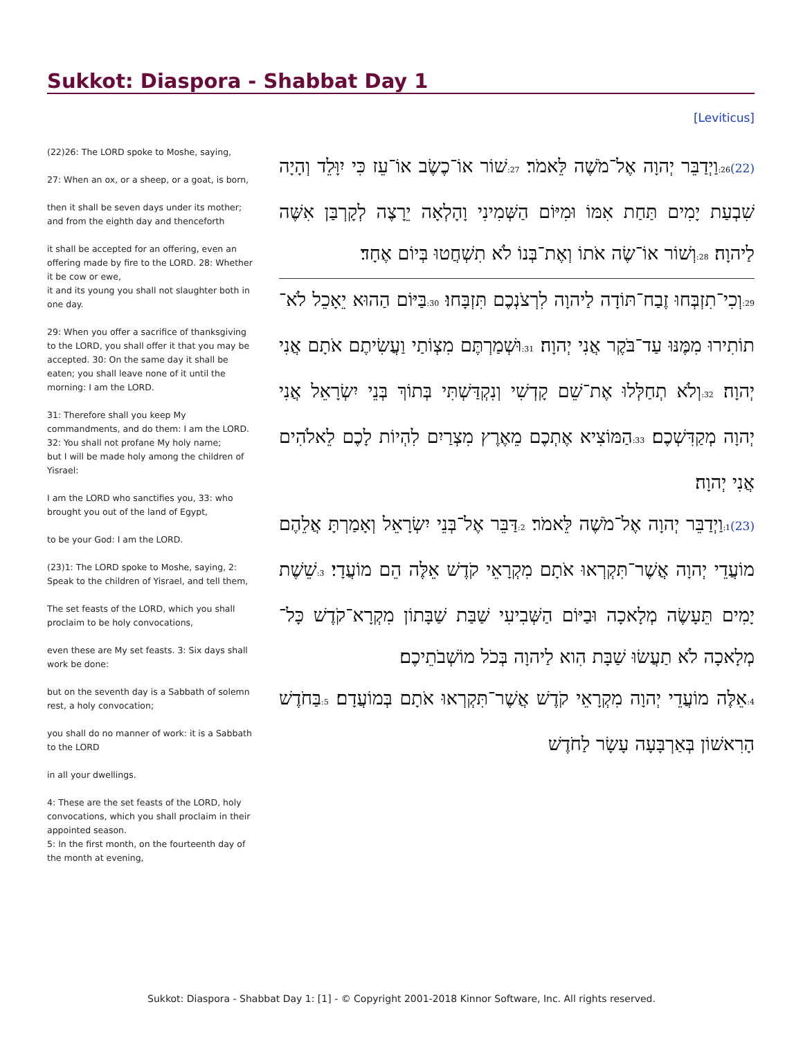Sukkot: Diaspora - Shabbat Day 1
[Leviticus]
(22)26: The LORD spoke to Moshe, saying,
27: When an ox, or a sheep, or a goat, is born,
then it shall be seven days under its mother; and from the eighth day and thenceforth
it shall be accepted for an offering, even an offering made by fire to the LORD. 28: Whether it be cow or ewe,
it and its young you shall not slaughter both in one day.
29: When you offer a sacrifice of thanksgiving to the LORD, you shall offer it that you may be accepted. 30: On the same day it shall be eaten; you shall leave none of it until the morning: I am the LORD.
31: Therefore shall you keep My commandments, and do them: I am the LORD. 32: You shall not profane My holy name;
but I will be made holy among the children of Yisrael:
I am the LORD who sanctifies you, 33: who brought you out of the land of Egypt,
to be your God: I am the LORD.
(23)1: The LORD spoke to Moshe, saying, 2: Speak to the children of Yisrael, and tell them,
The set feasts of the LORD, which you shall proclaim to be holy convocations,
even these are My set feasts. 3: Six days shall work be done:
but on the seventh day is a Sabbath of solemn rest, a holy convocation;
you shall do no manner of work: it is a Sabbath to the LORD
in all your dwellings.
4: These are the set feasts of the LORD, holy convocations, which you shall proclaim in their appointed season.
5: In the first month, on the fourteenth day of the month at evening,
(22) 26: וַיְדַבֵּר יְהוָה אֶל־מֹשֶׁה לֵּאמֹר׃ 27: שׁוֹר אוֹ־כֶשֶׂב אוֹ־עֵז כִּי יִוָּלֵד וְהָיָה שִׁבְעַת יָמִים תַּחַת אִמּוֹ וּמִיּוֹם הַשְּׁמִינִי וָהָלְאָה יֵרָצֶה לְקָרְבַּן אִשֶּׁה לַיהוָה׃ 28: וְשׁוֹר אוֹ־שֶׂה אֹתוֹ וְאֶת־בְּנוֹ לֹא תִשְׁחֲטוּ בְּיוֹם אֶחָד׃
29: וְכִי־תִזְבְּחוּ זֶבַח־תּוֹדָה לַיהוָה לִרְצֹנְכֶם תִּזְבָּחוּ׃ 30: בַּיּוֹם הַהוּא יֵאָכֵל לֹא־תוֹתִירוּ מִמֶּנּוּ עַד־בֹּקֶר אֲנִי יְהוָה׃ 31: וּשְׁמַרְתֶּם מִצְוֹתַי וַעֲשִׂיתֶם אֹתָם אֲנִי יְהוָה׃ 32: וְלֹא תְחַלְּלוּ אֶת־שֵׁם קָדְשִׁי וְנִקְדַּשְׁתִּי בְּתוֹךְ בְּנֵי יִשְׂרָאֵל אֲנִי יְהוָה מְקַדִּשְׁכֶם׃ 33: הַמּוֹצִיא אֶתְכֶם מֵאֶרֶץ מִצְרַיִם לִהְיוֹת לָכֶם לֵאלֹהִים אֲנִי יְהוָה׃
(23) 1: וַיְדַבֵּר יְהוָה אֶל־מֹשֶׁה לֵּאמֹר׃ 2: דַּבֵּר אֶל־בְּנֵי יִשְׂרָאֵל וְאָמַרְתָּ אֲלֵהֶם מוֹעֲדֵי יְהוָה אֲשֶׁר־תִּקְרְאוּ אֹתָם מִקְרָאֵי קֹדֶשׁ אֵלֶּה הֵם מוֹעֲדָי׃ 3: שֵׁשֶׁת יָמִים תֵּעָשֶׂה מְלָאכָה וּבַיּוֹם הַשְּׁבִיעִי שַׁבַּת שַׁבָּתוֹן מִקְרָא־קֹדֶשׁ כָּל־מְלָאכָה לֹא תַעֲשׂוּ שַׁבָּת הִוא לַיהוָה בְּכֹל מוֹשְׁבֹתֵיכֶם׃
4: אֵלֶּה מוֹעֲדֵי יְהוָה מִקְרָאֵי קֹדֶשׁ אֲשֶׁר־תִּקְרְאוּ אֹתָם בְּמוֹעֲדָם׃ 5: בַּחֹדֶשׁ הָרִאשׁוֹן בְּאַרְבָּעָה עָשָׂר לַחֹדֶשׁ
Sukkot: Diaspora - Shabbat Day 1: [1] - © Copyright 2001-2018 Kinnor Software, Inc. All rights reserved.